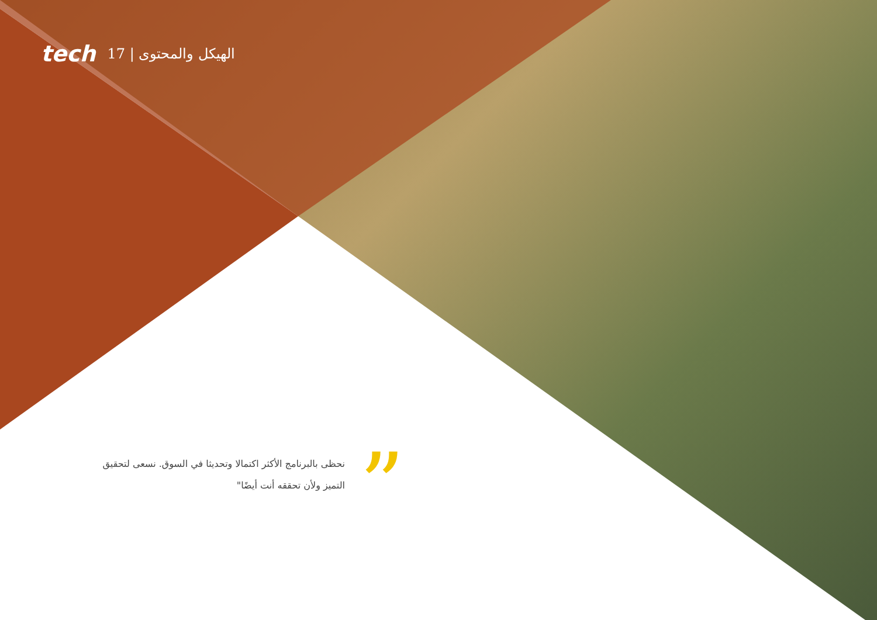tech 17 | الهيكل والمحتوى
نحظى بالبرنامج الأكثر اكتمالا وتحديثا في السوق. نسعى لتحقيق التميز ولأن تحققه أنت أيضًا"
”